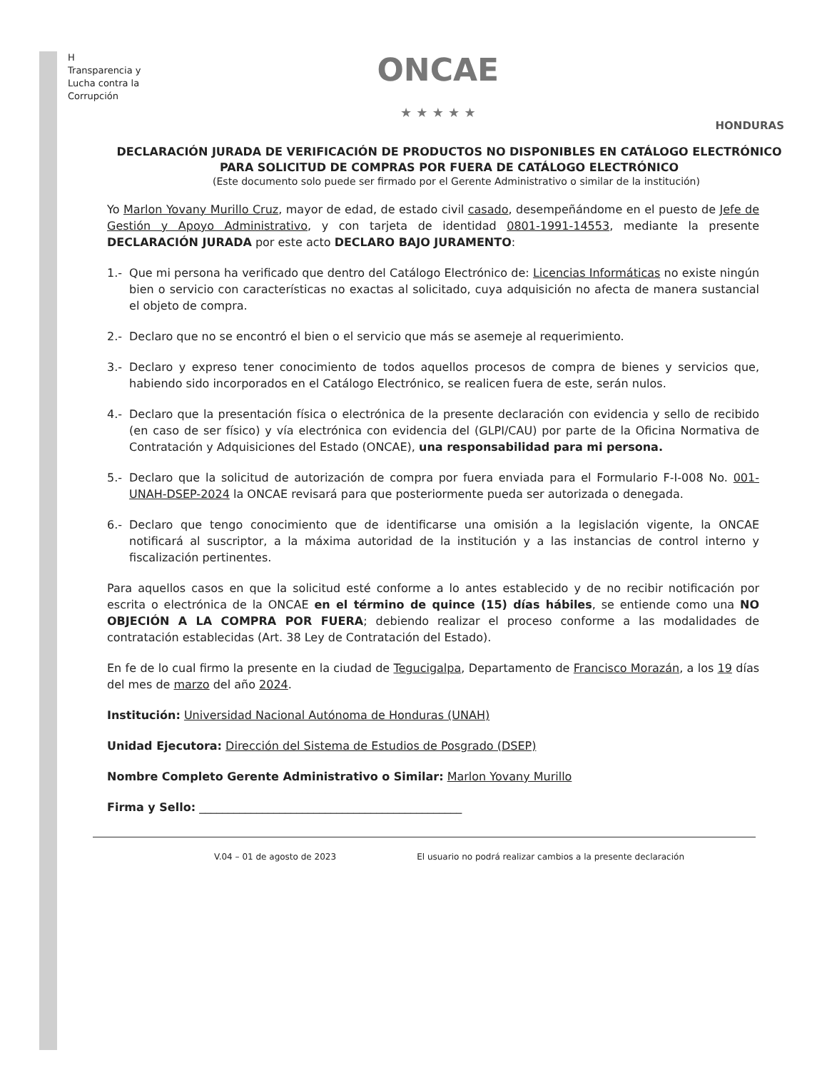H
Transparencia y Lucha contra la Corrupción
ONCAE
★ ★ ★ ★ ★
HONDURAS
DECLARACIÓN JURADA DE VERIFICACIÓN DE PRODUCTOS NO DISPONIBLES EN CATÁLOGO ELECTRÓNICO PARA SOLICITUD DE COMPRAS POR FUERA DE CATÁLOGO ELECTRÓNICO
(Este documento solo puede ser firmado por el Gerente Administrativo o similar de la institución)
Yo Marlon Yovany Murillo Cruz, mayor de edad, de estado civil casado, desempeñándome en el puesto de Jefe de Gestión y Apoyo Administrativo, y con tarjeta de identidad 0801-1991-14553, mediante la presente DECLARACIÓN JURADA por este acto DECLARO BAJO JURAMENTO:
1.- Que mi persona ha verificado que dentro del Catálogo Electrónico de: Licencias Informáticas no existe ningún bien o servicio con características no exactas al solicitado, cuya adquisición no afecta de manera sustancial el objeto de compra.
2.- Declaro que no se encontró el bien o el servicio que más se asemeje al requerimiento.
3.- Declaro y expreso tener conocimiento de todos aquellos procesos de compra de bienes y servicios que, habiendo sido incorporados en el Catálogo Electrónico, se realicen fuera de este, serán nulos.
4.- Declaro que la presentación física o electrónica de la presente declaración con evidencia y sello de recibido (en caso de ser físico) y vía electrónica con evidencia del (GLPI/CAU) por parte de la Oficina Normativa de Contratación y Adquisiciones del Estado (ONCAE), una responsabilidad para mi persona.
5.- Declaro que la solicitud de autorización de compra por fuera enviada para el Formulario F-I-008 No. 001-UNAH-DSEP-2024 la ONCAE revisará para que posteriormente pueda ser autorizada o denegada.
6.- Declaro que tengo conocimiento que de identificarse una omisión a la legislación vigente, la ONCAE notificará al suscriptor, a la máxima autoridad de la institución y a las instancias de control interno y fiscalización pertinentes.
Para aquellos casos en que la solicitud esté conforme a lo antes establecido y de no recibir notificación por escrita o electrónica de la ONCAE en el término de quince (15) días hábiles, se entiende como una NO OBJECIÓN A LA COMPRA POR FUERA; debiendo realizar el proceso conforme a las modalidades de contratación establecidas (Art. 38 Ley de Contratación del Estado).
En fe de lo cual firmo la presente en la ciudad de Tegucigalpa, Departamento de Francisco Morazán, a los 19 días del mes de marzo del año 2024.
Institución: Universidad Nacional Autónoma de Honduras (UNAH)
Unidad Ejecutora: Dirección del Sistema de Estudios de Posgrado (DSEP)
Nombre Completo Gerente Administrativo o Similar: Marlon Yovany Murillo
Firma y Sello: ______________________________________________
V.04 – 01 de agosto de 2023 El usuario no podrá realizar cambios a la presente declaración